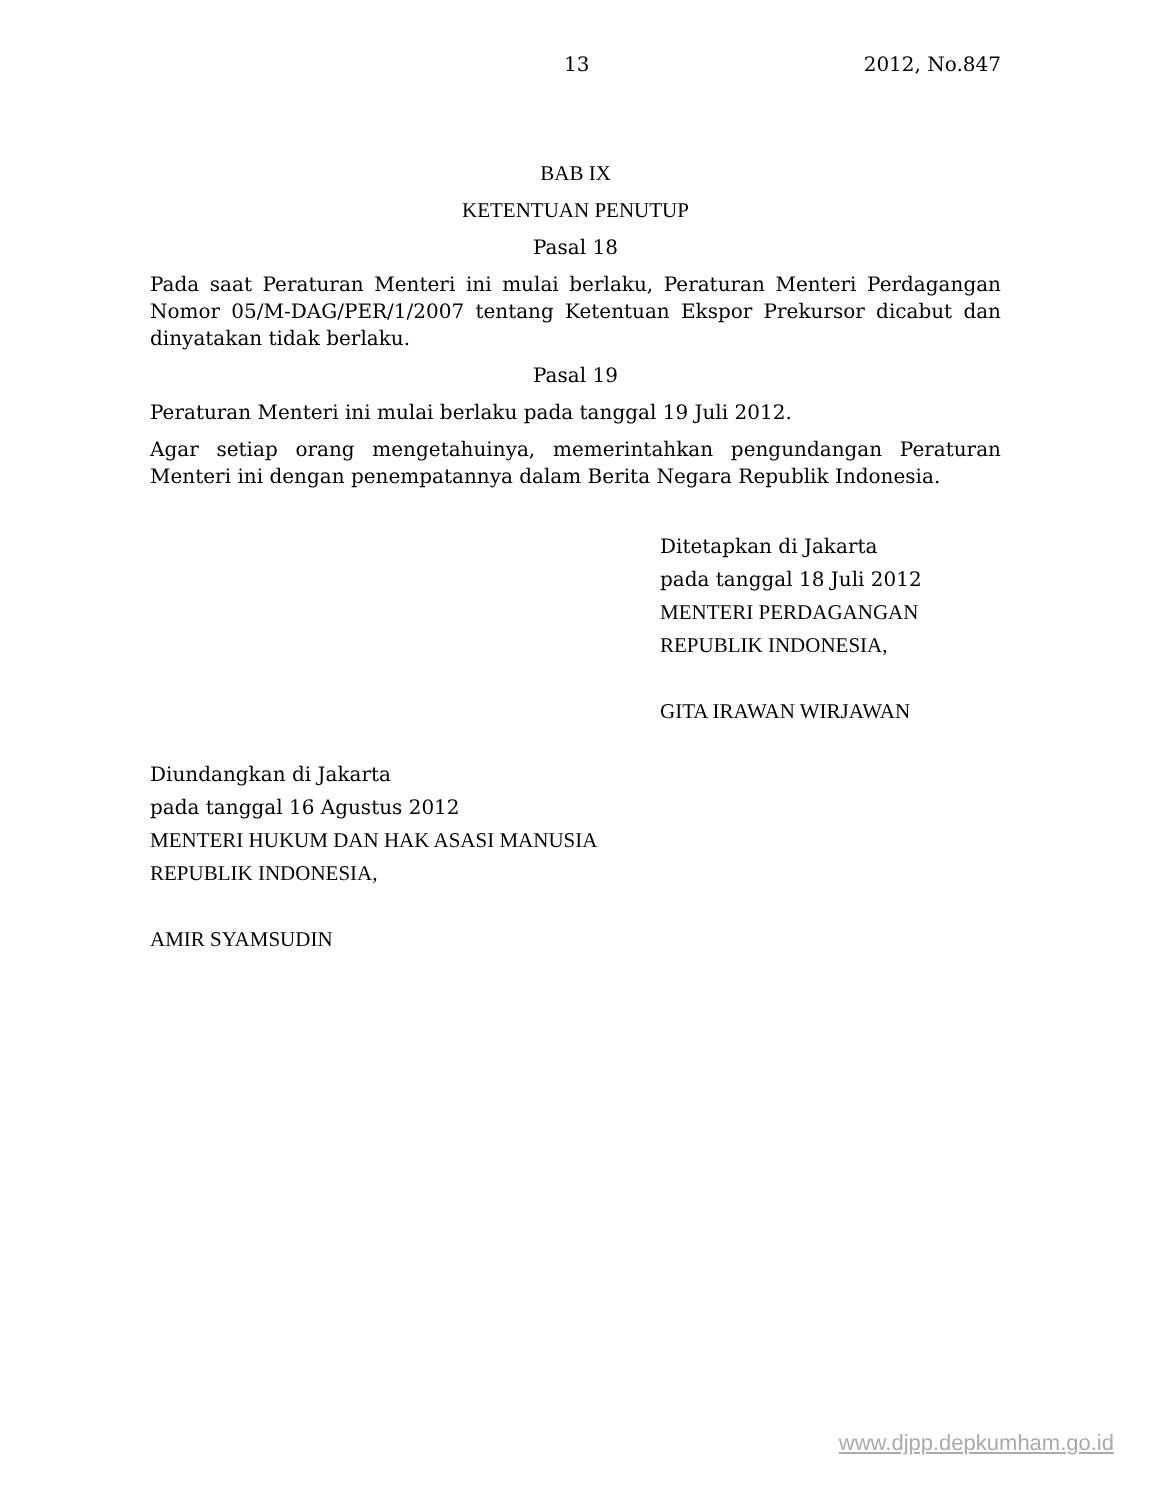13 2012, No.847
BAB IX
KETENTUAN PENUTUP
Pasal 18
Pada saat Peraturan Menteri ini mulai berlaku, Peraturan Menteri Perdagangan Nomor 05/M-DAG/PER/1/2007 tentang Ketentuan Ekspor Prekursor dicabut dan dinyatakan tidak berlaku.
Pasal 19
Peraturan Menteri ini mulai berlaku pada tanggal 19 Juli 2012.
Agar setiap orang mengetahuinya, memerintahkan pengundangan Peraturan Menteri ini dengan penempatannya dalam Berita Negara Republik Indonesia.
Ditetapkan di Jakarta
pada tanggal 18 Juli 2012
MENTERI PERDAGANGAN
REPUBLIK INDONESIA,
GITA IRAWAN WIRJAWAN
Diundangkan di Jakarta
pada tanggal 16 Agustus 2012
MENTERI HUKUM DAN HAK ASASI MANUSIA
REPUBLIK INDONESIA,
AMIR SYAMSUDIN
www.djpp.depkumham.go.id